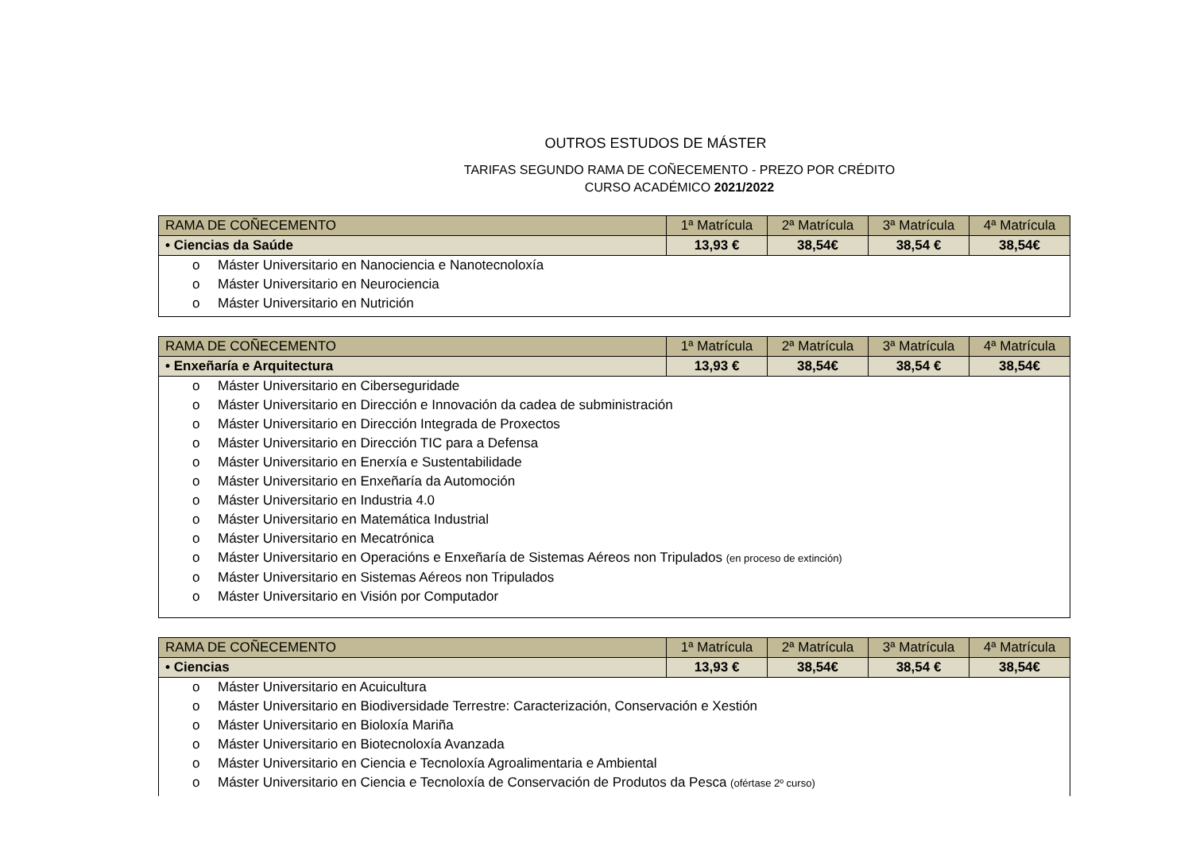OUTROS ESTUDOS DE MÁSTER
TARIFAS SEGUNDO RAMA DE COÑECEMENTO - PREZO POR CRÉDITO
CURSO ACADÉMICO 2021/2022
| RAMA DE COÑECEMENTO | 1ª Matrícula | 2ª Matrícula | 3ª Matrícula | 4ª Matrícula |
| • Ciencias da Saúde | 13,93 € | 38,54€ | 38,54 € | 38,54€ |
| o Máster Universitario en Nanociencia e Nanotecnoloxía o Máster Universitario en Neurociencia o Máster Universitario en Nutrición | | | | |
| RAMA DE COÑECEMENTO | 1ª Matrícula | 2ª Matrícula | 3ª Matrícula | 4ª Matrícula |
| • Enxeñaría e Arquitectura | 13,93 € | 38,54€ | 38,54 € | 38,54€ |
| o Máster Universitario en Ciberseguridade o Máster Universitario en Dirección e Innovación da cadea de subministración o Máster Universitario en Dirección Integrada de Proxectos o Máster Universitario en Dirección TIC para a Defensa o Máster Universitario en Enerxía e Sustentabilidade o Máster Universitario en Enxeñaría da Automoción o Máster Universitario en Industria 4.0 o Máster Universitario en Matemática Industrial o Máster Universitario en Mecatrónica o Máster Universitario en Operacións e Enxeñaría de Sistemas Aéreos non Tripulados (en proceso de extinción) o Máster Universitario en Sistemas Aéreos non Tripulados o Máster Universitario en Visión por Computador | | | | |
| RAMA DE COÑECEMENTO | 1ª Matrícula | 2ª Matrícula | 3ª Matrícula | 4ª Matrícula |
| • Ciencias | 13,93 € | 38,54€ | 38,54 € | 38,54€ |
| o Máster Universitario en Acuicultura o Máster Universitario en Biodiversidade Terrestre: Caracterización, Conservación e Xestión o Máster Universitario en Bioloxía Mariña o Máster Universitario en Biotecnoloxía Avanzada o Máster Universitario en Ciencia e Tecnoloxía Agroalimentaria e Ambiental o Máster Universitario en Ciencia e Tecnoloxía de Conservación de Produtos da Pesca (ofértase 2º curso) | | | | |